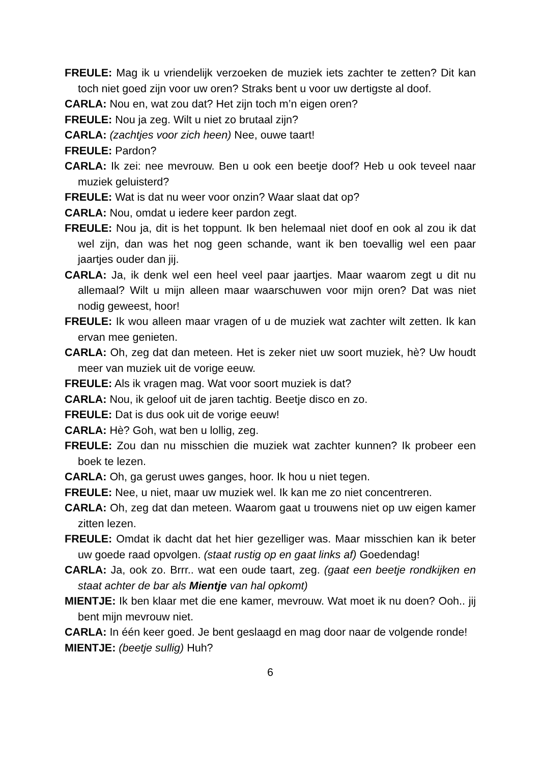FREULE: Mag ik u vriendelijk verzoeken de muziek iets zachter te zetten? Dit kan toch niet goed zijn voor uw oren? Straks bent u voor uw dertigste al doof.
CARLA: Nou en, wat zou dat? Het zijn toch m’n eigen oren?
FREULE: Nou ja zeg. Wilt u niet zo brutaal zijn?
CARLA: (zachtjes voor zich heen) Nee, ouwe taart!
FREULE: Pardon?
CARLA: Ik zei: nee mevrouw. Ben u ook een beetje doof? Heb u ook teveel naar muziek geluisterd?
FREULE: Wat is dat nu weer voor onzin? Waar slaat dat op?
CARLA: Nou, omdat u iedere keer pardon zegt.
FREULE: Nou ja, dit is het toppunt. Ik ben helemaal niet doof en ook al zou ik dat wel zijn, dan was het nog geen schande, want ik ben toevallig wel een paar jaartjes ouder dan jij.
CARLA: Ja, ik denk wel een heel veel paar jaartjes. Maar waarom zegt u dit nu allemaal? Wilt u mijn alleen maar waarschuwen voor mijn oren? Dat was niet nodig geweest, hoor!
FREULE: Ik wou alleen maar vragen of u de muziek wat zachter wilt zetten. Ik kan ervan mee genieten.
CARLA: Oh, zeg dat dan meteen. Het is zeker niet uw soort muziek, hè? Uw houdt meer van muziek uit de vorige eeuw.
FREULE: Als ik vragen mag. Wat voor soort muziek is dat?
CARLA: Nou, ik geloof uit de jaren tachtig. Beetje disco en zo.
FREULE: Dat is dus ook uit de vorige eeuw!
CARLA: Hè? Goh, wat ben u lollig, zeg.
FREULE: Zou dan nu misschien die muziek wat zachter kunnen? Ik probeer een boek te lezen.
CARLA: Oh, ga gerust uwes ganges, hoor. Ik hou u niet tegen.
FREULE: Nee, u niet, maar uw muziek wel. Ik kan me zo niet concentreren.
CARLA: Oh, zeg dat dan meteen. Waarom gaat u trouwens niet op uw eigen kamer zitten lezen.
FREULE: Omdat ik dacht dat het hier gezelliger was. Maar misschien kan ik beter uw goede raad opvolgen. (staat rustig op en gaat links af) Goedendag!
CARLA: Ja, ook zo. Brrr.. wat een oude taart, zeg. (gaat een beetje rondkijken en staat achter de bar als Mientje van hal opkomt)
MIENTJE: Ik ben klaar met die ene kamer, mevrouw. Wat moet ik nu doen? Ooh.. jij bent mijn mevrouw niet.
CARLA: In één keer goed. Je bent geslaagd en mag door naar de volgende ronde!
MIENTJE: (beetje sullig) Huh?
6